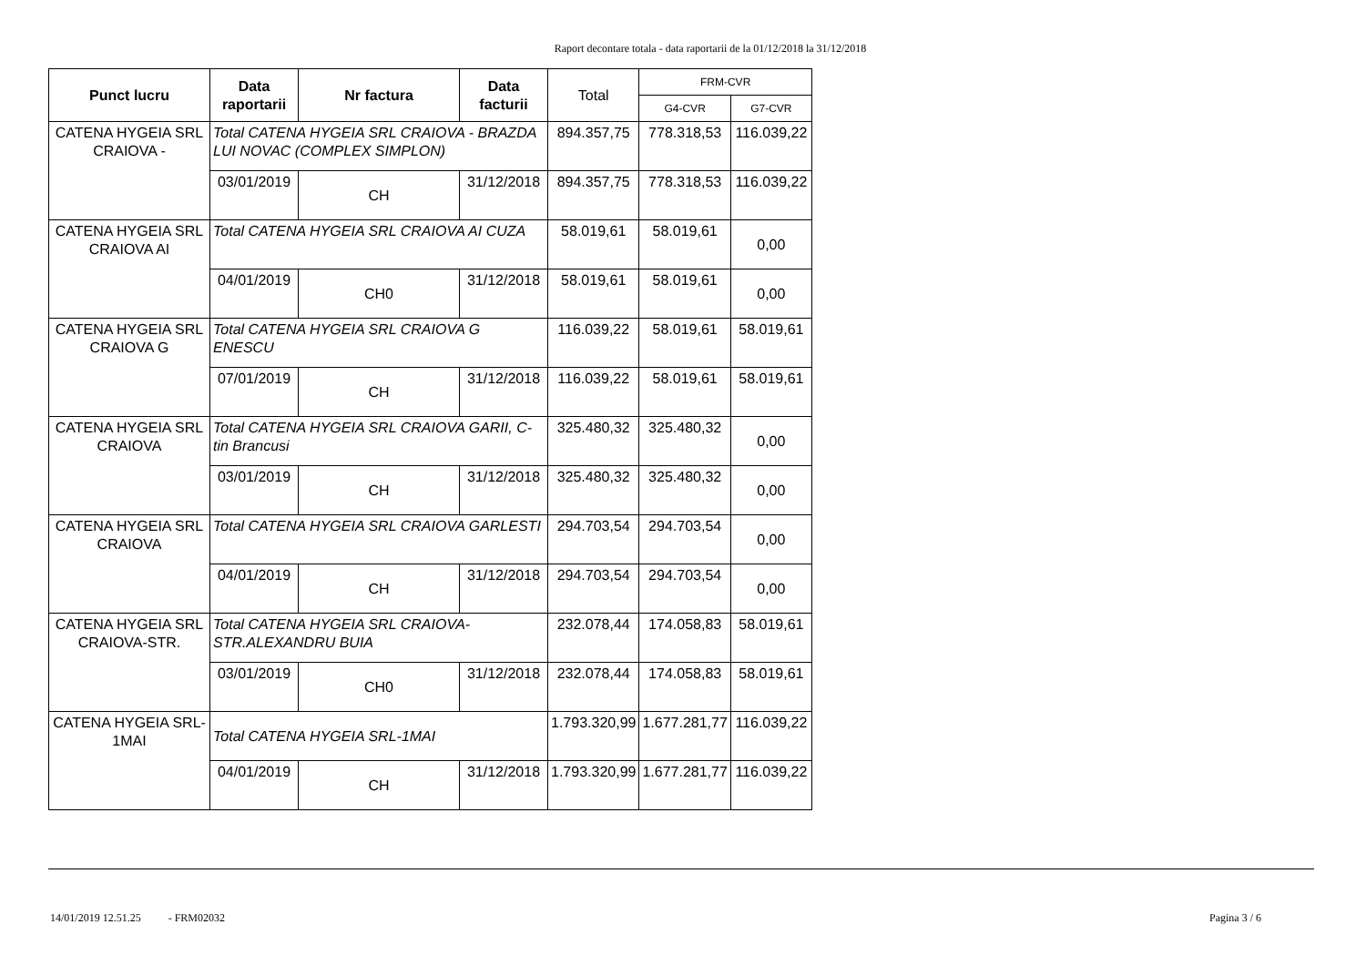Raport decontare totala - data raportarii de la 01/12/2018 la 31/12/2018
| Punct lucru | Data raportarii | Nr factura | Data facturii | Total | FRM-CVR | |
| --- | --- | --- | --- | --- | --- | --- |
| | | | | | G4-CVR | G7-CVR |
| CATENA HYGEIA SRL CRAIOVA - | Total CATENA HYGEIA SRL CRAIOVA - BRAZDA LUI NOVAC (COMPLEX SIMPLON) | | | 894.357,75 | 778.318,53 | 116.039,22 |
| | 03/01/2019 | CH | 31/12/2018 | 894.357,75 | 778.318,53 | 116.039,22 |
| CATENA HYGEIA SRL CRAIOVA AI | Total CATENA HYGEIA SRL CRAIOVA AI CUZA | | | 58.019,61 | 58.019,61 | 0,00 |
| | 04/01/2019 | CH0 | 31/12/2018 | 58.019,61 | 58.019,61 | 0,00 |
| CATENA HYGEIA SRL CRAIOVA G | Total CATENA HYGEIA SRL CRAIOVA G ENESCU | | | 116.039,22 | 58.019,61 | 58.019,61 |
| | 07/01/2019 | CH | 31/12/2018 | 116.039,22 | 58.019,61 | 58.019,61 |
| CATENA HYGEIA SRL CRAIOVA | Total CATENA HYGEIA SRL CRAIOVA GARII, C-tin Brancusi | | | 325.480,32 | 325.480,32 | 0,00 |
| | 03/01/2019 | CH | 31/12/2018 | 325.480,32 | 325.480,32 | 0,00 |
| CATENA HYGEIA SRL CRAIOVA | Total CATENA HYGEIA SRL CRAIOVA GARLESTI | | | 294.703,54 | 294.703,54 | 0,00 |
| | 04/01/2019 | CH | 31/12/2018 | 294.703,54 | 294.703,54 | 0,00 |
| CATENA HYGEIA SRL CRAIOVA-STR. | Total CATENA HYGEIA SRL CRAIOVA-STR.ALEXANDRU BUIA | | | 232.078,44 | 174.058,83 | 58.019,61 |
| | 03/01/2019 | CH0 | 31/12/2018 | 232.078,44 | 174.058,83 | 58.019,61 |
| CATENA HYGEIA SRL-1MAI | Total CATENA HYGEIA SRL-1MAI | | | 1.793.320,99 | 1.677.281,77 | 116.039,22 |
| | 04/01/2019 | CH | 31/12/2018 | 1.793.320,99 | 1.677.281,77 | 116.039,22 |
14/01/2019 12.51.25 - FRM02032 Pagina 3 / 6